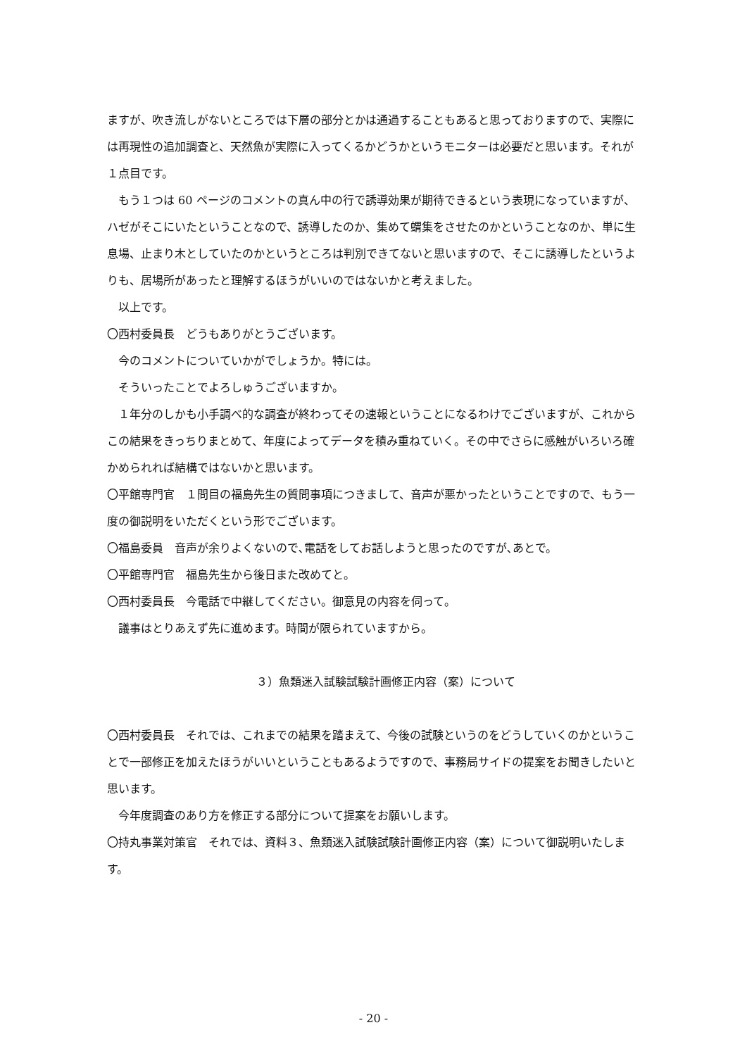ますが、吹き流しがないところでは下層の部分とかは通過することもあると思っておりますので、実際には再現性の追加調査と、天然魚が実際に入ってくるかどうかというモニターは必要だと思います。それが１点目です。
もう１つは 60 ページのコメントの真ん中の行で誘導効果が期待できるという表現になっていますが、ハゼがそこにいたということなので、誘導したのか、集めて蝟集をさせたのかということなのか、単に生息場、止まり木としていたのかというところは判別できてないと思いますので、そこに誘導したというよりも、居場所があったと理解するほうがいいのではないかと考えました。
以上です。
〇西村委員長　どうもありがとうございます。
今のコメントについていかがでしょうか。特には。
そういったことでよろしゅうございますか。
１年分のしかも小手調べ的な調査が終わってその速報ということになるわけでございますが、これからこの結果をきっちりまとめて、年度によってデータを積み重ねていく。その中でさらに感触がいろいろ確かめられれば結構ではないかと思います。
〇平館専門官　１問目の福島先生の質問事項につきまして、音声が悪かったということですので、もう一度の御説明をいただくという形でございます。
〇福島委員　音声が余りよくないので､電話をしてお話しようと思ったのですが､あとで。
〇平館専門官　福島先生から後日また改めてと。
〇西村委員長　今電話で中継してください。御意見の内容を伺って。
議事はとりあえず先に進めます。時間が限られていますから。
３）魚類迷入試験試験計画修正内容（案）について
〇西村委員長　それでは、これまでの結果を踏まえて、今後の試験というのをどうしていくのかということで一部修正を加えたほうがいいということもあるようですので、事務局サイドの提案をお聞きしたいと思います。
今年度調査のあり方を修正する部分について提案をお願いします。
〇持丸事業対策官　それでは、資料３、魚類迷入試験試験計画修正内容（案）について御説明いたします。
- 20 -